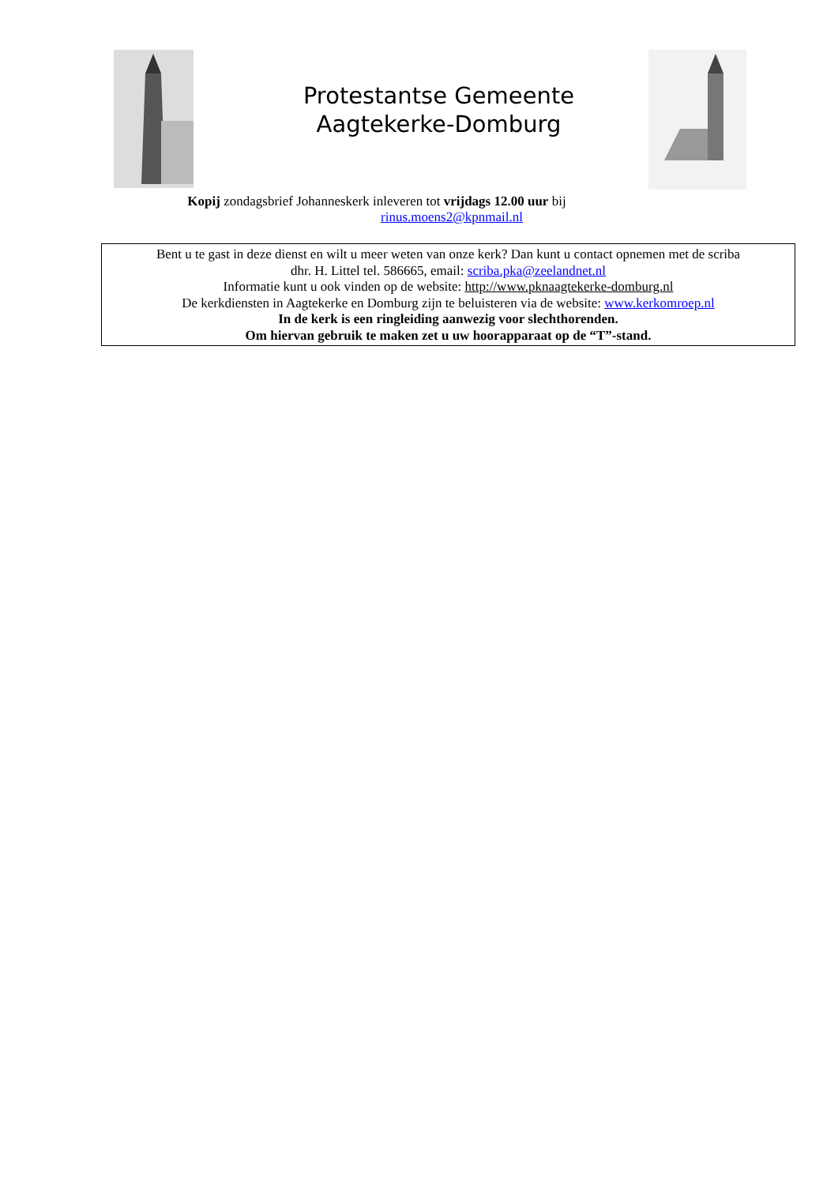Protestantse Gemeente
Aagtekerke-Domburg
Kopij zondagsbrief Johanneskerk inleveren tot vrijdags 12.00 uur bij
rinus.moens2@kpnmail.nl
Bent u te gast in deze dienst en wilt u meer weten van onze kerk? Dan kunt u contact opnemen met de scriba
dhr. H. Littel tel. 586665, email: scriba.pka@zeelandnet.nl
Informatie kunt u ook vinden op de website: http://www.pknaagtekerke-domburg.nl
De kerkdiensten in Aagtekerke en Domburg zijn te beluisteren via de website: www.kerkomroep.nl
In de kerk is een ringleiding aanwezig voor slechthorenden.
Om hiervan gebruik te maken zet u uw hoorapparaat op de “T”-stand.